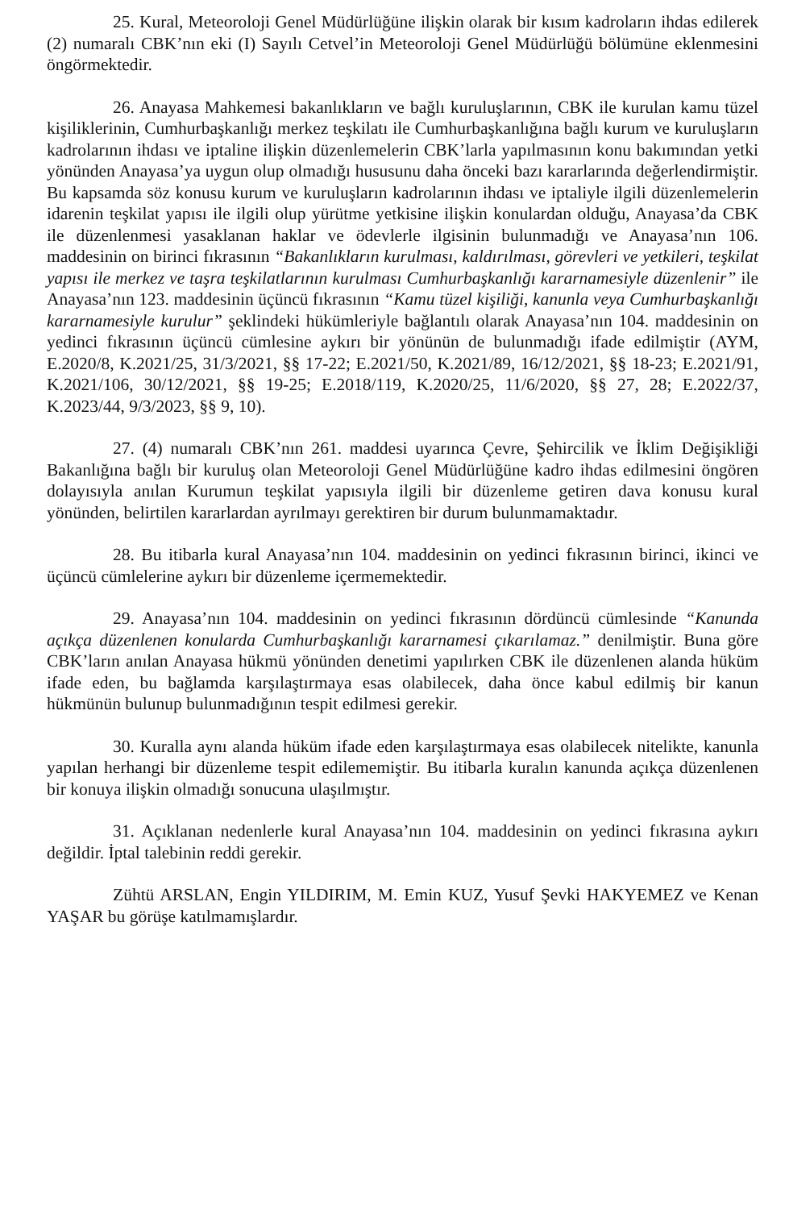25. Kural, Meteoroloji Genel Müdürlüğüne ilişkin olarak bir kısım kadroların ihdas edilerek (2) numaralı CBK’nın eki (I) Sayılı Cetvel’in Meteoroloji Genel Müdürlüğü bölümüne eklenmesini öngörmektedir.
26. Anayasa Mahkemesi bakanlıkların ve bağlı kuruluşlarının, CBK ile kurulan kamu tüzel kişiliklerinin, Cumhurbaşkanlığı merkez teşkilatı ile Cumhurbaşkanlığına bağlı kurum ve kuruluşların kadrolarının ihdası ve iptaline ilişkin düzenlemelerin CBK’larla yapılmasının konu bakımından yetki yönünden Anayasa’ya uygun olup olmadığı hususunu daha önceki bazı kararlarında değerlendirmiştir. Bu kapsamda söz konusu kurum ve kuruluşların kadrolarının ihdası ve iptaliyle ilgili düzenlemelerin idarenin teşkilat yapısı ile ilgili olup yürütme yetkisine ilişkin konulardan olduğu, Anayasa’da CBK ile düzenlenmesi yasaklanan haklar ve ödevlerle ilgisinin bulunmadığı ve Anayasa’nın 106. maddesinin on birinci fıkrasının “Bakanlıkların kurulması, kaldırılması, görevleri ve yetkileri, teşkilat yapısı ile merkez ve taşra teşkilatlarının kurulması Cumhurbaşkanlığı kararnamesiyle düzenlenir” ile Anayasa’nın 123. maddesinin üçüncü fıkrasının “Kamu tüzel kişiliği, kanunla veya Cumhurbaşkanlığı kararnamesiyle kurulur” şeklindeki hükümleriyle bağlantılı olarak Anayasa’nın 104. maddesinin on yedinci fıkrasının üçüncü cümlesine aykırı bir yönünün de bulunmadığı ifade edilmiştir (AYM, E.2020/8, K.2021/25, 31/3/2021, §§ 17-22; E.2021/50, K.2021/89, 16/12/2021, §§ 18-23; E.2021/91, K.2021/106, 30/12/2021, §§ 19-25; E.2018/119, K.2020/25, 11/6/2020, §§ 27, 28; E.2022/37, K.2023/44, 9/3/2023, §§ 9, 10).
27. (4) numaralı CBK’nın 261. maddesi uyarınca Çevre, Şehircilik ve İklim Değişikliği Bakanlığına bağlı bir kuruluş olan Meteoroloji Genel Müdürlüğüne kadro ihdas edilmesini öngören dolayısıyla anılan Kurumun teşkilat yapısıyla ilgili bir düzenleme getiren dava konusu kural yönünden, belirtilen kararlardan ayrılmayı gerektiren bir durum bulunmamaktadır.
28. Bu itibarla kural Anayasa’nın 104. maddesinin on yedinci fıkrasının birinci, ikinci ve üçüncü cümlelerine aykırı bir düzenleme içermemektedir.
29. Anayasa’nın 104. maddesinin on yedinci fıkrasının dördüncü cümlesinde “Kanunda açıkça düzenlenen konularda Cumhurbaşkanlığı kararnamesi çıkarılamaz.” denilmiştir. Buna göre CBK’ların anılan Anayasa hükmü yönünden denetimi yapılırken CBK ile düzenlenen alanda hüküm ifade eden, bu bağlamda karşılaştırmaya esas olabilecek, daha önce kabul edilmiş bir kanun hükmünün bulunup bulunmadığının tespit edilmesi gerekir.
30. Kuralla aynı alanda hüküm ifade eden karşılaştırmaya esas olabilecek nitelikte, kanunla yapılan herhangi bir düzenleme tespit edilememiştir. Bu itibarla kuralın kanunda açıkça düzenlenen bir konuya ilişkin olmadığı sonucuna ulaşılmıştır.
31. Açıklanan nedenlerle kural Anayasa’nın 104. maddesinin on yedinci fıkrasına aykırı değildir. İptal talebinin reddi gerekir.
Zühtü ARSLAN, Engin YILDIRIM, M. Emin KUZ, Yusuf Şevki HAKYEMEZ ve Kenan YAŞAR bu görüşe katılmamışlardır.